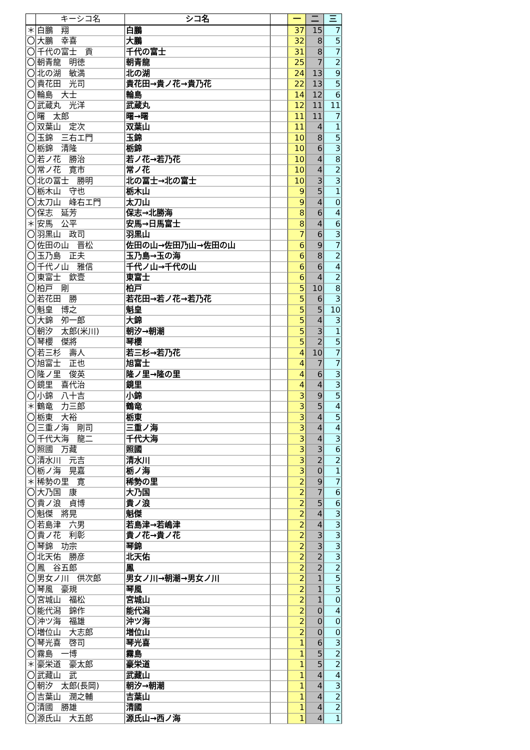| | キーシコ名 | シコ名 | | 一 | 二 | 三 |
| --- | --- | --- | --- | --- | --- | --- |
| ＊ | 白鵬 翔 | 白鵬 | | 37 | 15 | 7 |
| 〇 | 大鵬 幸喜 | 大鵬 | | 32 | 8 | 5 |
| 〇 | 千代の富士 貢 | 千代の富士 | | 31 | 8 | 7 |
| 〇 | 朝青龍 明徳 | 朝青龍 | | 25 | 7 | 2 |
| 〇 | 北の湖 敏満 | 北の湖 | | 24 | 13 | 9 |
| 〇 | 貴花田 光司 | 貴花田→貴ノ花→貴乃花 | | 22 | 13 | 5 |
| 〇 | 輪島 大士 | 輪島 | | 14 | 12 | 6 |
| 〇 | 武蔵丸 光洋 | 武蔵丸 | | 12 | 11 | 11 |
| 〇 | 曙 太郎 | 曙→曙 | | 11 | 11 | 7 |
| 〇 | 双葉山 定次 | 双葉山 | | 11 | 4 | 1 |
| 〇 | 玉錦 三右エ門 | 玉錦 | | 10 | 8 | 5 |
| 〇 | 栃錦 清隆 | 栃錦 | | 10 | 6 | 3 |
| 〇 | 若ノ花 勝治 | 若ノ花→若乃花 | | 10 | 4 | 8 |
| 〇 | 常ノ花 寛市 | 常ノ花 | | 10 | 4 | 2 |
| 〇 | 北の冨士 勝明 | 北の冨士→北の富士 | | 10 | 3 | 3 |
| 〇 | 栃木山 守也 | 栃木山 | | 9 | 5 | 1 |
| 〇 | 太刀山 峰右エ門 | 太刀山 | | 9 | 4 | 0 |
| 〇 | 保志 延芳 | 保志→北勝海 | | 8 | 6 | 4 |
| ＊ | 安馬 公平 | 安馬→日馬富士 | | 8 | 4 | 6 |
| 〇 | 羽黒山 政司 | 羽黒山 | | 7 | 6 | 3 |
| 〇 | 佐田の山 晋松 | 佐田の山→佐田乃山→佐田の山 | | 6 | 9 | 7 |
| 〇 | 玉乃島 正夫 | 玉乃島→玉の海 | | 6 | 8 | 2 |
| 〇 | 千代ノ山 雅信 | 千代ノ山→千代の山 | | 6 | 6 | 4 |
| 〇 | 東富士 欽壹 | 東富士 | | 6 | 4 | 2 |
| 〇 | 柏戸 剛 | 柏戸 | | 5 | 10 | 8 |
| 〇 | 若花田 勝 | 若花田→若ノ花→若乃花 | | 5 | 6 | 3 |
| 〇 | 魁皇 博之 | 魁皇 | | 5 | 5 | 10 |
| 〇 | 大錦 夘一郎 | 大錦 | | 5 | 4 | 3 |
| 〇 | 朝汐 太郎(米川) | 朝汐→朝潮 | | 5 | 3 | 1 |
| 〇 | 琴櫻 傑將 | 琴櫻 | | 5 | 2 | 5 |
| 〇 | 若三杉 壽人 | 若三杉→若乃花 | | 4 | 10 | 7 |
| 〇 | 旭富士 正也 | 旭富士 | | 4 | 7 | 7 |
| 〇 | 隆ノ里 俊英 | 隆ノ里→隆の里 | | 4 | 6 | 3 |
| 〇 | 鏡里 喜代治 | 鏡里 | | 4 | 4 | 3 |
| 〇 | 小錦 八十吉 | 小錦 | | 3 | 9 | 5 |
| ＊ | 鶴竜 力三郎 | 鶴竜 | | 3 | 5 | 4 |
| 〇 | 栃東 大裕 | 栃東 | | 3 | 4 | 5 |
| 〇 | 三重ノ海 剛司 | 三重ノ海 | | 3 | 4 | 4 |
| 〇 | 千代大海 龍二 | 千代大海 | | 3 | 4 | 3 |
| 〇 | 照國 万藏 | 照國 | | 3 | 3 | 6 |
| 〇 | 清水川 元吉 | 清水川 | | 3 | 2 | 2 |
| 〇 | 栃ノ海 晃嘉 | 栃ノ海 | | 3 | 0 | 1 |
| ＊ | 稀勢の里 寛 | 稀勢の里 | | 2 | 9 | 7 |
| 〇 | 大乃国 康 | 大乃国 | | 2 | 7 | 6 |
| 〇 | 貴ノ浪 貞博 | 貴ノ浪 | | 2 | 5 | 6 |
| 〇 | 魁傑 將晃 | 魁傑 | | 2 | 4 | 3 |
| 〇 | 若島津 六男 | 若島津→若嶋津 | | 2 | 4 | 3 |
| 〇 | 貴ノ花 利彰 | 貴ノ花→貴ノ花 | | 2 | 3 | 3 |
| 〇 | 琴錦 功宗 | 琴錦 | | 2 | 3 | 3 |
| 〇 | 北天佑 勝彦 | 北天佑 | | 2 | 2 | 3 |
| 〇 | 鳳 谷五郎 | 鳳 | | 2 | 2 | 2 |
| 〇 | 男女ノ川 供次郎 | 男女ノ川→朝潮→男女ノ川 | | 2 | 1 | 5 |
| 〇 | 琴風 豪規 | 琴風 | | 2 | 1 | 5 |
| 〇 | 宮城山 福松 | 宮城山 | | 2 | 1 | 0 |
| 〇 | 能代潟 錦作 | 能代潟 | | 2 | 0 | 4 |
| 〇 | 沖ツ海 福雄 | 沖ツ海 | | 2 | 0 | 0 |
| 〇 | 増位山 大志郎 | 増位山 | | 2 | 0 | 0 |
| 〇 | 琴光喜 啓司 | 琴光喜 | | 1 | 6 | 3 |
| 〇 | 霧島 一博 | 霧島 | | 1 | 5 | 2 |
| ＊ | 豪栄道 豪太郎 | 豪栄道 | | 1 | 5 | 2 |
| 〇 | 武藏山 武 | 武藏山 | | 1 | 4 | 4 |
| 〇 | 朝汐 太郎(長岡) | 朝汐→朝潮 | | 1 | 4 | 3 |
| 〇 | 吉葉山 潤之輔 | 吉葉山 | | 1 | 4 | 2 |
| 〇 | 清國 勝雄 | 清國 | | 1 | 4 | 2 |
| 〇 | 源氏山 大五郎 | 源氏山→西ノ海 | | 1 | 4 | 1 |